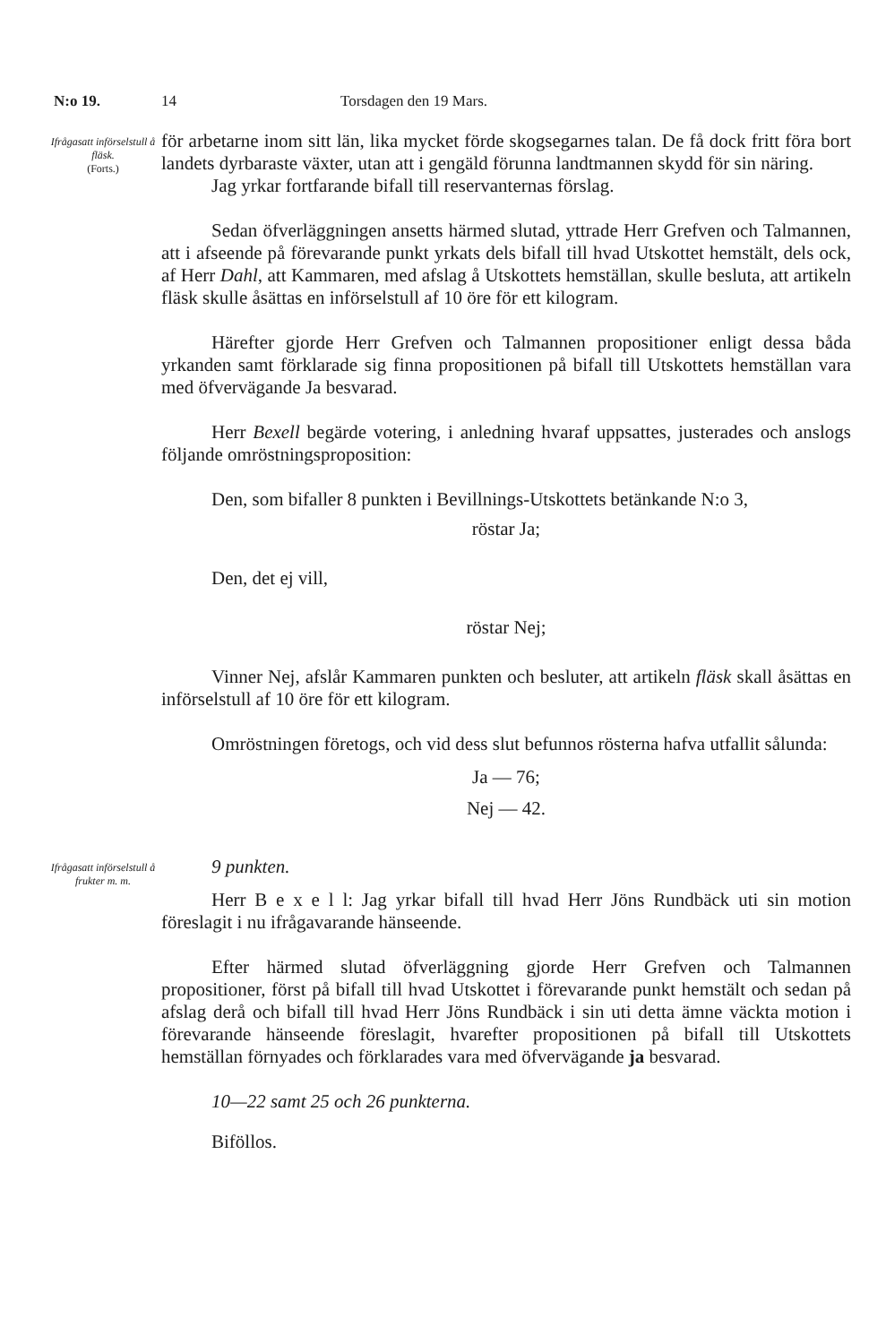N:o 19. 14 Torsdagen den 19 Mars.
Ifrågasatt införselstull å fläsk.
(Forts.)
för arbetarne inom sitt län, lika mycket förde skogsegarnes talan. De få dock fritt föra bort landets dyrbaraste växter, utan att i gengäld förunna landtmannen skydd för sin näring.
Jag yrkar fortfarande bifall till reservanternas förslag.
Sedan öfverläggningen ansetts härmed slutad, yttrade Herr Grefven och Talmannen, att i afseende på förevarande punkt yrkats dels bifall till hvad Utskottet hemstält, dels ock, af Herr Dahl, att Kammaren, med afslag å Utskottets hemställan, skulle besluta, att artikeln fläsk skulle åsättas en införselstull af 10 öre för ett kilogram.
Härefter gjorde Herr Grefven och Talmannen propositioner enligt dessa båda yrkanden samt förklarade sig finna propositionen på bifall till Utskottets hemställan vara med öfvervägande Ja besvarad.
Herr Bexell begärde votering, i anledning hvaraf uppsattes, justerades och anslogs följande omröstningsproposition:
Den, som bifaller 8 punkten i Bevillnings-Utskottets betänkande N:o 3,
röstar Ja;
Den, det ej vill,
röstar Nej;
Vinner Nej, afslår Kammaren punkten och besluter, att artikeln fläsk skall åsättas en införselstull af 10 öre för ett kilogram.
Omröstningen företogs, och vid dess slut befunnos rösterna hafva utfallit sålunda:
Ja — 76;
Nej — 42.
Ifrågasatt införselstull å frukter m. m.
9 punkten.
Herr B e x e l l: Jag yrkar bifall till hvad Herr Jöns Rundbäck uti sin motion föreslagit i nu ifrågavarande hänseende.
Efter härmed slutad öfverläggning gjorde Herr Grefven och Talmannen propositioner, först på bifall till hvad Utskottet i förevarande punkt hemstält och sedan på afslag derå och bifall till hvad Herr Jöns Rundbäck i sin uti detta ämne väckta motion i förevarande hänseende föreslagit, hvarefter propositionen på bifall till Utskottets hemställan förnyades och förklarades vara med öfvervägande ja besvarad.
10—22 samt 25 och 26 punkterna.
Biföllos.